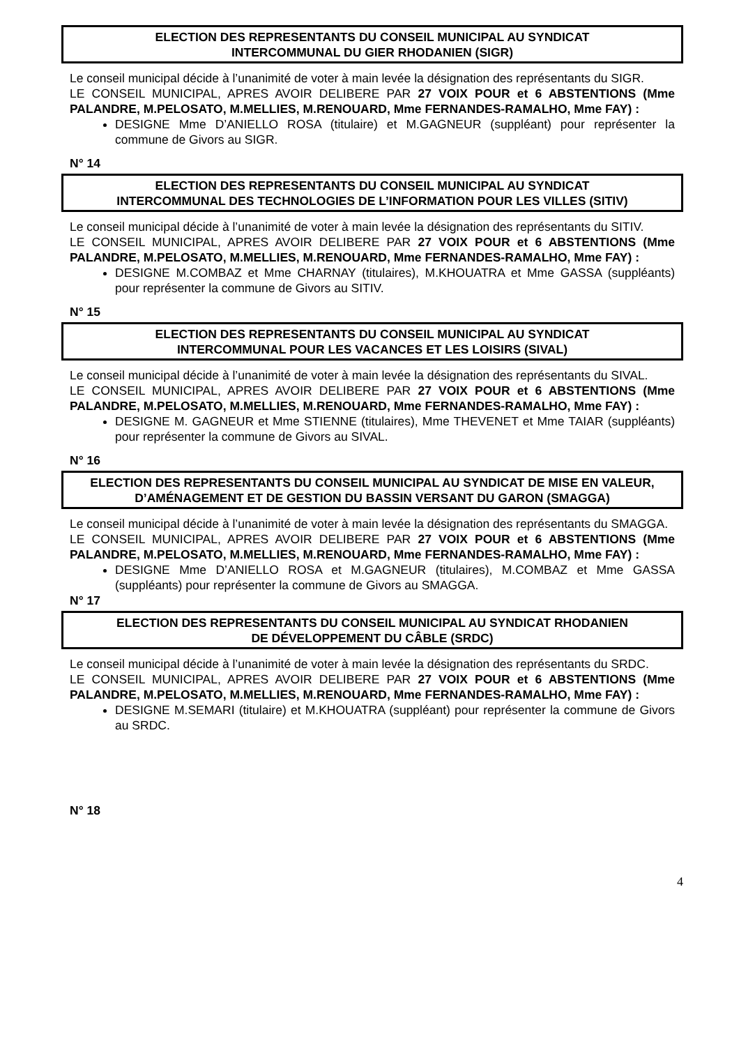ELECTION DES REPRESENTANTS DU CONSEIL MUNICIPAL AU SYNDICAT
INTERCOMMUNAL DU GIER RHODANIEN (SIGR)
Le conseil municipal décide à l’unanimité de voter à main levée la désignation des représentants du SIGR.
LE CONSEIL MUNICIPAL, APRES AVOIR DELIBERE PAR 27 VOIX POUR et 6 ABSTENTIONS (Mme PALANDRE, M.PELOSATO, M.MELLIES, M.RENOUARD, Mme FERNANDES-RAMALHO, Mme FAY) :
DESIGNE Mme D’ANIELLO ROSA (titulaire) et M.GAGNEUR (suppléant) pour représenter la commune de Givors au SIGR.
N° 14
ELECTION DES REPRESENTANTS DU CONSEIL MUNICIPAL AU SYNDICAT
INTERCOMMUNAL DES TECHNOLOGIES DE L’INFORMATION POUR LES VILLES (SITIV)
Le conseil municipal décide à l’unanimité de voter à main levée la désignation des représentants du SITIV.
LE CONSEIL MUNICIPAL, APRES AVOIR DELIBERE PAR 27 VOIX POUR et 6 ABSTENTIONS (Mme PALANDRE, M.PELOSATO, M.MELLIES, M.RENOUARD, Mme FERNANDES-RAMALHO, Mme FAY) :
DESIGNE M.COMBAZ et Mme CHARNAY (titulaires), M.KHOUATRA et Mme GASSA (suppléants) pour représenter la commune de Givors au SITIV.
N° 15
ELECTION DES REPRESENTANTS DU CONSEIL MUNICIPAL AU SYNDICAT
INTERCOMMUNAL POUR LES VACANCES ET LES LOISIRS (SIVAL)
Le conseil municipal décide à l’unanimité de voter à main levée la désignation des représentants du SIVAL.
LE CONSEIL MUNICIPAL, APRES AVOIR DELIBERE PAR 27 VOIX POUR et 6 ABSTENTIONS (Mme PALANDRE, M.PELOSATO, M.MELLIES, M.RENOUARD, Mme FERNANDES-RAMALHO, Mme FAY) :
DESIGNE M. GAGNEUR et Mme STIENNE (titulaires), Mme THEVENET et Mme TAIAR (suppléants) pour représenter la commune de Givors au SIVAL.
N° 16
ELECTION DES REPRESENTANTS DU CONSEIL MUNICIPAL AU SYNDICAT DE MISE EN VALEUR, D’AMÉNAGEMENT ET DE GESTION DU BASSIN VERSANT DU GARON (SMAGGA)
Le conseil municipal décide à l’unanimité de voter à main levée la désignation des représentants du SMAGGA.
LE CONSEIL MUNICIPAL, APRES AVOIR DELIBERE PAR 27 VOIX POUR et 6 ABSTENTIONS (Mme PALANDRE, M.PELOSATO, M.MELLIES, M.RENOUARD, Mme FERNANDES-RAMALHO, Mme FAY) :
DESIGNE Mme D’ANIELLO ROSA et M.GAGNEUR (titulaires), M.COMBAZ et Mme GASSA (suppléants) pour représenter la commune de Givors au SMAGGA.
N° 17
ELECTION DES REPRESENTANTS DU CONSEIL MUNICIPAL AU SYNDICAT RHODANIEN
DE DÉVELOPPEMENT DU CÂBLE (SRDC)
Le conseil municipal décide à l’unanimité de voter à main levée la désignation des représentants du SRDC.
LE CONSEIL MUNICIPAL, APRES AVOIR DELIBERE PAR 27 VOIX POUR et 6 ABSTENTIONS (Mme PALANDRE, M.PELOSATO, M.MELLIES, M.RENOUARD, Mme FERNANDES-RAMALHO, Mme FAY) :
DESIGNE M.SEMARI (titulaire) et M.KHOUATRA (suppléant) pour représenter la commune de Givors au SRDC.
N° 18
4